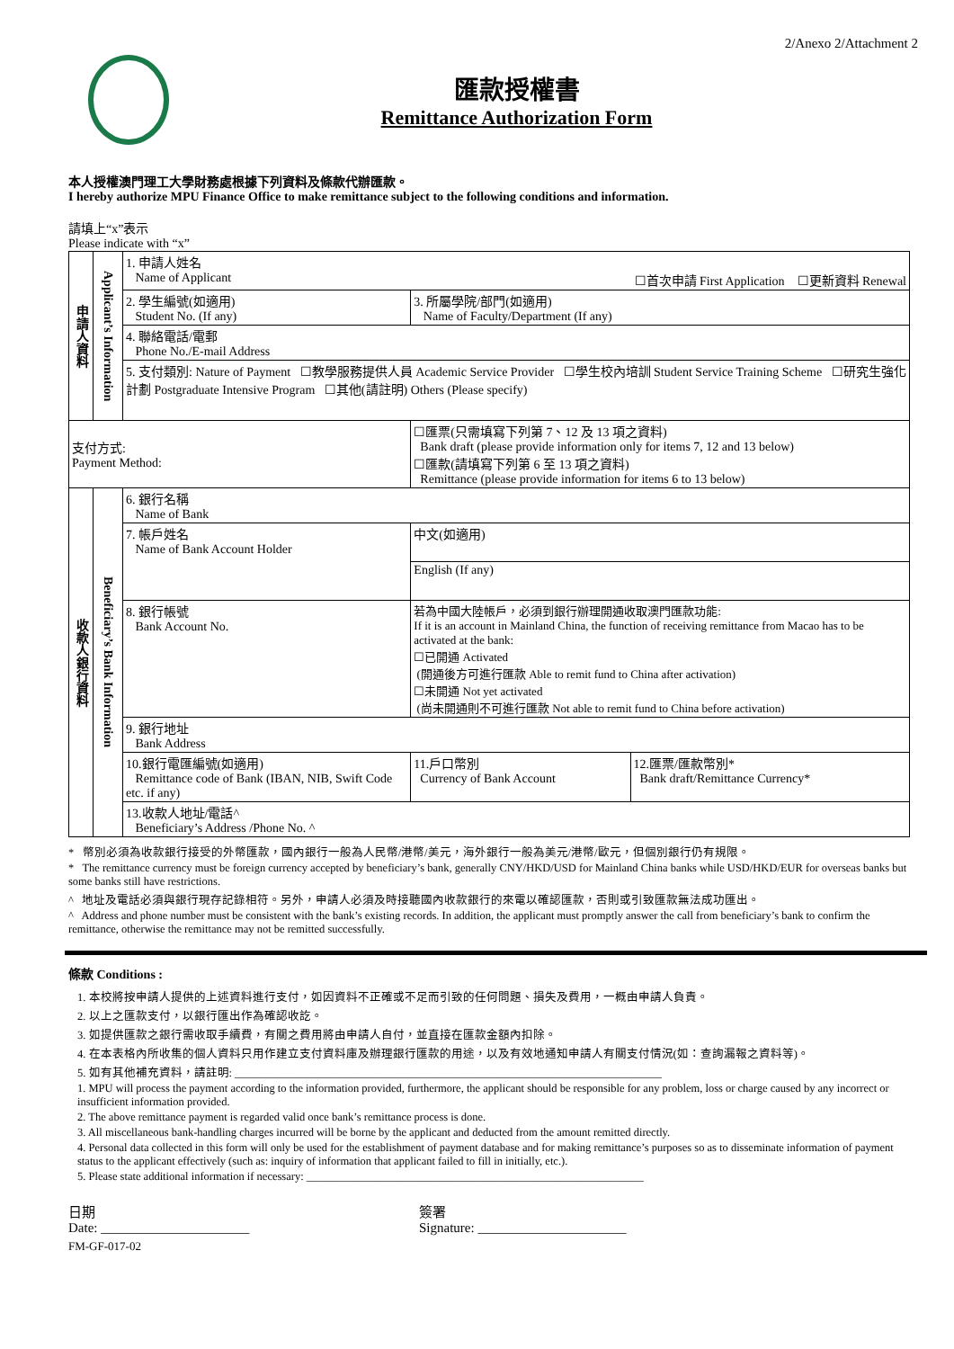2/Anexo 2/Attachment 2
匯款授權書
Remittance Authorization Form
本人授權澳門理工大學財務處根據下列資料及條款代辦匯款。
I hereby authorize MPU Finance Office to make remittance subject to the following conditions and information.
請填上“x”表示
Please indicate with “x”
| 申請人資料 | Applicant’s Information | 1. 申請人姓名 Name of Applicant ☐首次申請 First Application ☐更新資料 Renewal | | | |
| | | 2. 學生編號(如適用) Student No. (If any) | | 3. 所屬學院/部門(如適用) Name of Faculty/Department (If any) | |
| | | 4. 聯絡電話/電郵 Phone No./E-mail Address | | | |
| | | 5. 支付類別: Nature of Payment ☐教學服務提供人員 Academic Service Provider ☐學生校內培訓 Student Service Training Scheme ☐研究生強化計劃 Postgraduate Intensive Program ☐其他(請註明) Others (Please specify) | | | |
| 支付方式: Payment Method: | | | ☐匯票(只需填寫下列第 7、12 及 13 項之資料) Bank draft (please provide information only for items 7, 12 and 13 below) ☐匯款(請填寫下列第 6 至 13 項之資料) Remittance (please provide information for items 6 to 13 below) | | |
| 收款人銀行資料 | Beneficiary’s Bank Information | 6. 銀行名稱 Name of Bank | | | |
| | | 7. 帳戶姓名 Name of Bank Account Holder | 中文(如適用) | | |
| | | | English (If any) | | |
| | | 8. 銀行帳號 Bank Account No. | | 若為中國大陸帳戶，必須到銀行辦理開通收取澳門匯款功能: If it is an account in Mainland China, the function of receiving remittance from Macao has to be activated at the bank: ☐已開通 Activated (開通後方可進行匯款 Able to remit fund to China after activation) ☐未開通 Not yet activated (尚未開通則不可進行匯款 Not able to remit fund to China before activation) | |
| | | 9. 銀行地址 Bank Address | | | |
| | | 10.銀行電匯編號(如適用) Remittance code of Bank (IBAN, NIB, Swift Code etc. if any) | | 11.戶口幣別 Currency of Bank Account | 12.匯票/匯款幣別* Bank draft/Remittance Currency* |
| | | 13.收款人地址/電話^ Beneficiary’s Address /Phone No. ^ | | | |
* 幣別必須為收款銀行接受的外幣匯款，國內銀行一般為人民幣/港幣/美元，海外銀行一般為美元/港幣/歐元，但個別銀行仍有規限。
* The remittance currency must be foreign currency accepted by beneficiary’s bank, generally CNY/HKD/USD for Mainland China banks while USD/HKD/EUR for overseas banks but some banks still have restrictions.
^ 地址及電話必須與銀行現存記錄相符。另外，申請人必須及時接聽國內收款銀行的來電以確認匯款，否則或引致匯款無法成功匯出。
^ Address and phone number must be consistent with the bank’s existing records. In addition, the applicant must promptly answer the call from beneficiary’s bank to confirm the remittance, otherwise the remittance may not be remitted successfully.
條款 Conditions :
1. 本校將按申請人提供的上述資料進行支付，如因資料不正確或不足而引致的任何問題、損失及費用，一概由申請人負責。
2. 以上之匯款支付，以銀行匯出作為確認收訖。
3. 如提供匯款之銀行需收取手續費，有關之費用將由申請人自付，並直接在匯款金額內扣除。
4. 在本表格內所收集的個人資料只用作建立支付資料庫及辦理銀行匯款的用途，以及有效地通知申請人有關支付情況(如：查詢漏報之資料等)。
5. 如有其他補充資料，請註明: ____________________________________________________________________________
1. MPU will process the payment according to the information provided, furthermore, the applicant should be responsible for any problem, loss or charge caused by any incorrect or insufficient information provided.
2. The above remittance payment is regarded valid once bank’s remittance process is done.
3. All miscellaneous bank-handling charges incurred will be borne by the applicant and deducted from the amount remitted directly.
4. Personal data collected in this form will only be used for the establishment of payment database and for making remittance’s purposes so as to disseminate information of payment status to the applicant effectively (such as: inquiry of information that applicant failed to fill in initially, etc.).
5. Please state additional information if necessary: ____________________________________________________________
日期
Date: ______________________
簽署
Signature: ______________________
FM-GF-017-02